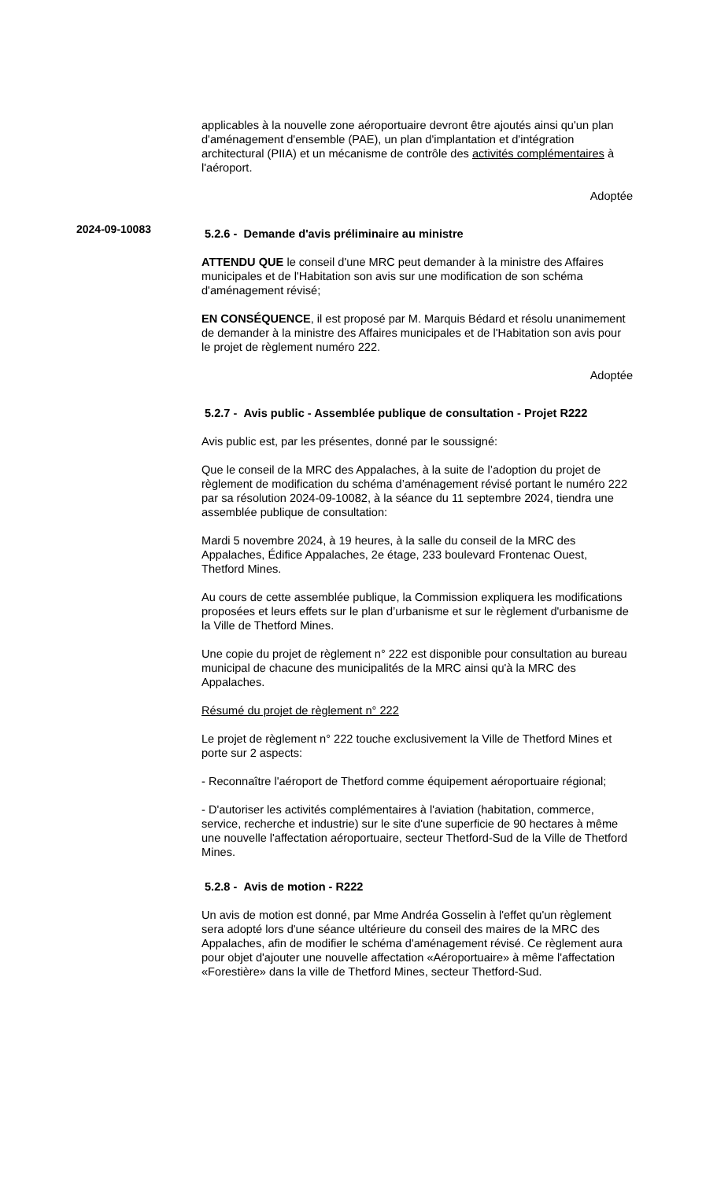applicables à la nouvelle zone aéroportuaire devront être ajoutés ainsi qu'un plan d'aménagement d'ensemble (PAE), un plan d'implantation et d'intégration architectural (PIIA) et un mécanisme de contrôle des activités complémentaires à l'aéroport.
Adoptée
2024-09-10083 5.2.6 - Demande d'avis préliminaire au ministre
ATTENDU QUE le conseil d'une MRC peut demander à la ministre des Affaires municipales et de l'Habitation son avis sur une modification de son schéma d'aménagement révisé;
EN CONSÉQUENCE, il est proposé par M. Marquis Bédard et résolu unanimement de demander à la ministre des Affaires municipales et de l'Habitation son avis pour le projet de règlement numéro 222.
Adoptée
5.2.7 - Avis public - Assemblée publique de consultation - Projet R222
Avis public est, par les présentes, donné par le soussigné:
Que le conseil de la MRC des Appalaches, à la suite de l’adoption du projet de règlement de modification du schéma d’aménagement révisé portant le numéro 222 par sa résolution 2024-09-10082, à la séance du 11 septembre 2024, tiendra une assemblée publique de consultation:
Mardi 5 novembre 2024, à 19 heures, à la salle du conseil de la MRC des Appalaches, Édifice Appalaches, 2e étage, 233 boulevard Frontenac Ouest, Thetford Mines.
Au cours de cette assemblée publique, la Commission expliquera les modifications proposées et leurs effets sur le plan d’urbanisme et sur le règlement d'urbanisme de la Ville de Thetford Mines.
Une copie du projet de règlement n° 222 est disponible pour consultation au bureau municipal de chacune des municipalités de la MRC ainsi qu'à la MRC des Appalaches.
Résumé du projet de règlement n° 222
Le projet de règlement n° 222 touche exclusivement la Ville de Thetford Mines et porte sur 2 aspects:
- Reconnaître l'aéroport de Thetford comme équipement aéroportuaire régional;
- D'autoriser les activités complémentaires à l'aviation (habitation, commerce, service, recherche et industrie) sur le site d'une superficie de 90 hectares à même une nouvelle l'affectation aéroportuaire, secteur Thetford-Sud de la Ville de Thetford Mines.
5.2.8 - Avis de motion - R222
Un avis de motion est donné, par Mme Andréa Gosselin à l'effet qu'un règlement sera adopté lors d'une séance ultérieure du conseil des maires de la MRC des Appalaches, afin de modifier le schéma d'aménagement révisé. Ce règlement aura pour objet d'ajouter une nouvelle affectation «Aéroportuaire» à même l'affectation «Forestière» dans la ville de Thetford Mines, secteur Thetford-Sud.